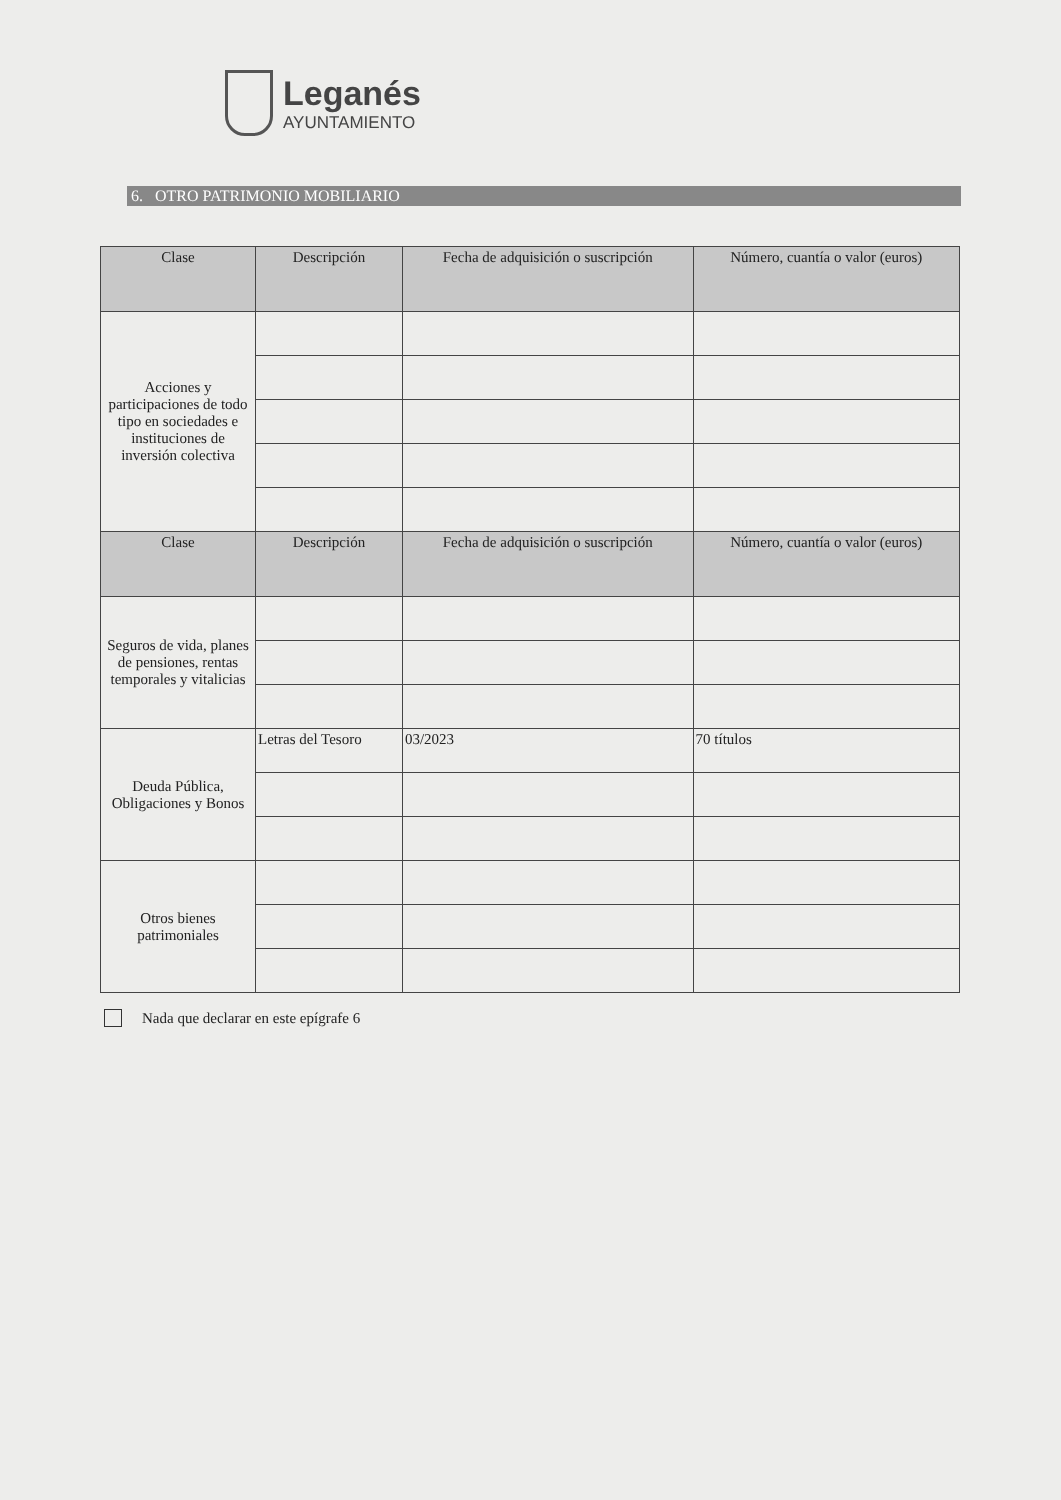Leganés
AYUNTAMIENTO
6. OTRO PATRIMONIO MOBILIARIO
| Clase | Descripción | Fecha de adquisición o suscripción | Número, cuantía o valor (euros) |
| --- | --- | --- | --- |
| Acciones y participaciones de todo tipo en sociedades e instituciones de inversión colectiva | | | |
| Clase | Descripción | Fecha de adquisición o suscripción | Número, cuantía o valor (euros) |
| Seguros de vida, planes de pensiones, rentas temporales y vitalicias | | | |
| Deuda Pública, Obligaciones y Bonos | Letras del Tesoro | 03/2023 | 70 títulos |
| Otros bienes patrimoniales | | | |
Nada que declarar en este epígrafe 6